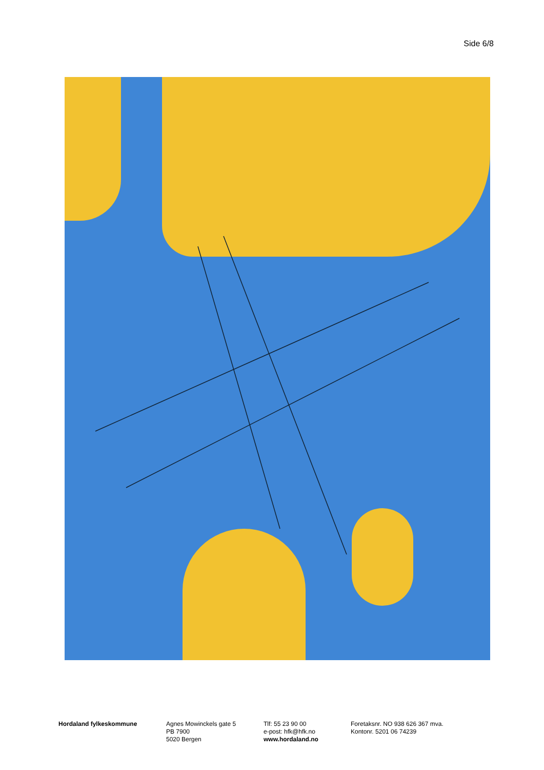Side 6/8
Hordaland fylkeskommune Agnes Mowinckels gate 5
PB 7900
5020 Bergen
Tlf: 55 23 90 00
e-post: hfk@hfk.no
www.hordaland.no
Foretaksnr. NO 938 626 367 mva.
Kontonr. 5201 06 74239